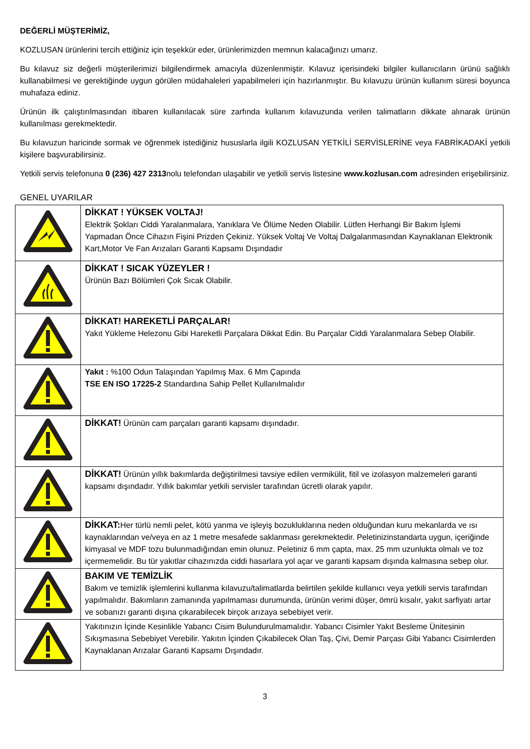DEĞERLİ MÜŞTERİMİZ,
KOZLUSAN ürünlerini tercih ettiğiniz için teşekkür eder, ürünlerimizden memnun kalacağınızı umarız.
Bu kılavuz siz değerli müşterilerimizi bilgilendirmek amacıyla düzenlenmiştir. Kılavuz içerisindeki bilgiler kullanıcıların ürünü sağlıklı kullanabilmesi ve gerektiğinde uygun görülen müdahaleleri yapabilmeleri için hazırlanmıştır. Bu kılavuzu ürünün kullanım süresi boyunca muhafaza ediniz.
Ürünün ilk çalıştırılmasından itibaren kullanılacak süre zarfında kullanım kılavuzunda verilen talimatların dikkate alınarak ürünün kullanılması gerekmektedir.
Bu kılavuzun haricinde sormak ve öğrenmek istediğiniz hususlarla ilgili KOZLUSAN YETKİLİ SERVİSLERİNE veya FABRİKADAKİ yetkili kişilere başvurabilirsiniz.
Yetkili servis telefonuna 0 (236) 427 2313nolu telefondan ulaşabilir ve yetkili servis listesine www.kozlusan.com adresinden erişebilirsiniz.
GENEL UYARILAR
| | DİKKAT ! YÜKSEK VOLTAJ! Elektrik Şokları Ciddi Yaralanmalara, Yanıklara Ve Ölüme Neden Olabilir. Lütfen Herhangi Bir Bakım İşlemi Yapmadan Önce Cihazın Fişini Prizden Çekiniz. Yüksek Voltaj Ve Voltaj Dalgalanmasından Kaynaklanan Elektronik Kart,Motor Ve Fan Arızaları Garanti Kapsamı Dışındadır |
| | DİKKAT ! SICAK YÜZEYLER ! Ürünün Bazı Bölümleri Çok Sıcak Olabilir. |
| | DİKKAT! HAREKETLİ PARÇALAR! Yakıt Yükleme Helezonu Gibi Hareketli Parçalara Dikkat Edin. Bu Parçalar Ciddi Yaralanmalara Sebep Olabilir. |
| | Yakıt : %100 Odun Talaşından Yapılmış Max. 6 Mm Çapında TSE EN ISO 17225-2 Standardına Sahip Pellet Kullanılmalıdır |
| | DİKKAT! Ürünün cam parçaları garanti kapsamı dışındadır. |
| | DİKKAT! Ürünün yıllık bakımlarda değiştirilmesi tavsiye edilen vermikülit, fitil ve izolasyon malzemeleri garanti kapsamı dışındadır. Yıllık bakımlar yetkili servisler tarafından ücretli olarak yapılır. |
| | DİKKAT: Her türlü nemli pelet, kötü yanma ve işleyiş bozukluklarına neden olduğundan kuru mekanlarda ve ısı kaynaklarından ve/veya en az 1 metre mesafede saklanması gerekmektedir. Peletinizinstandarta uygun, içeriğinde kimyasal ve MDF tozu bulunmadığından emin olunuz. Peletiniz 6 mm çapta, max. 25 mm uzunlukta olmalı ve toz içermemelidir. Bu tür yakıtlar cihazınızda ciddi hasarlara yol açar ve garanti kapsam dışında kalmasına sebep olur. |
| | BAKIM VE TEMİZLİK Bakım ve temizlik işlemlerini kullanma kılavuzu/talimatlarda belirtilen şekilde kullanıcı veya yetkili servis tarafından yapılmalıdır. Bakımların zamanında yapılmaması durumunda, ürünün verimi düşer, ömrü kısalır, yakıt sarfiyatı artar ve sobanızı garanti dışına çıkarabilecek birçok arızaya sebebiyet verir. |
| | Yakıtınızın İçinde Kesinlikle Yabancı Cisim Bulundurulmamalıdır. Yabancı Cisimler Yakıt Besleme Ünitesinin Sıkışmasına Sebebiyet Verebilir. Yakıtın İçinden Çıkabilecek Olan Taş, Çivi, Demir Parçası Gibi Yabancı Cisimlerden Kaynaklanan Arızalar Garanti Kapsamı Dışındadır. |
3